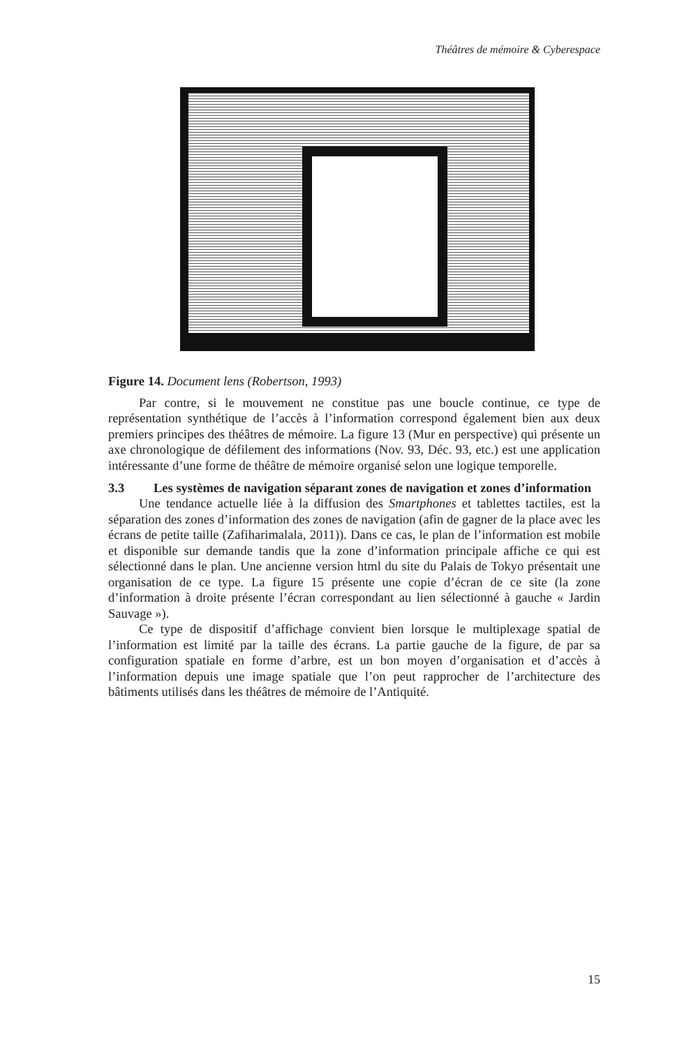Théâtres de mémoire & Cyberespace
Figure 14. Document lens (Robertson, 1993)
Par contre, si le mouvement ne constitue pas une boucle continue, ce type de représentation synthétique de l’accès à l’information correspond également bien aux deux premiers principes des théâtres de mémoire. La figure 13 (Mur en perspective) qui présente un axe chronologique de défilement des informations (Nov. 93, Déc. 93, etc.) est une application intéressante d’une forme de théâtre de mémoire organisé selon une logique temporelle.
3.3 Les systèmes de navigation séparant zones de navigation et zones d’information
Une tendance actuelle liée à la diffusion des Smartphones et tablettes tactiles, est la séparation des zones d’information des zones de navigation (afin de gagner de la place avec les écrans de petite taille (Zafiharimalala, 2011)). Dans ce cas, le plan de l’information est mobile et disponible sur demande tandis que la zone d’information principale affiche ce qui est sélectionné dans le plan. Une ancienne version html du site du Palais de Tokyo présentait une organisation de ce type. La figure 15 présente une copie d’écran de ce site (la zone d’information à droite présente l’écran correspondant au lien sélectionné à gauche « Jardin Sauvage »).
Ce type de dispositif d’affichage convient bien lorsque le multiplexage spatial de l’information est limité par la taille des écrans. La partie gauche de la figure, de par sa configuration spatiale en forme d’arbre, est un bon moyen d’organisation et d’accès à l’information depuis une image spatiale que l’on peut rapprocher de l’architecture des bâtiments utilisés dans les théâtres de mémoire de l’Antiquité.
15